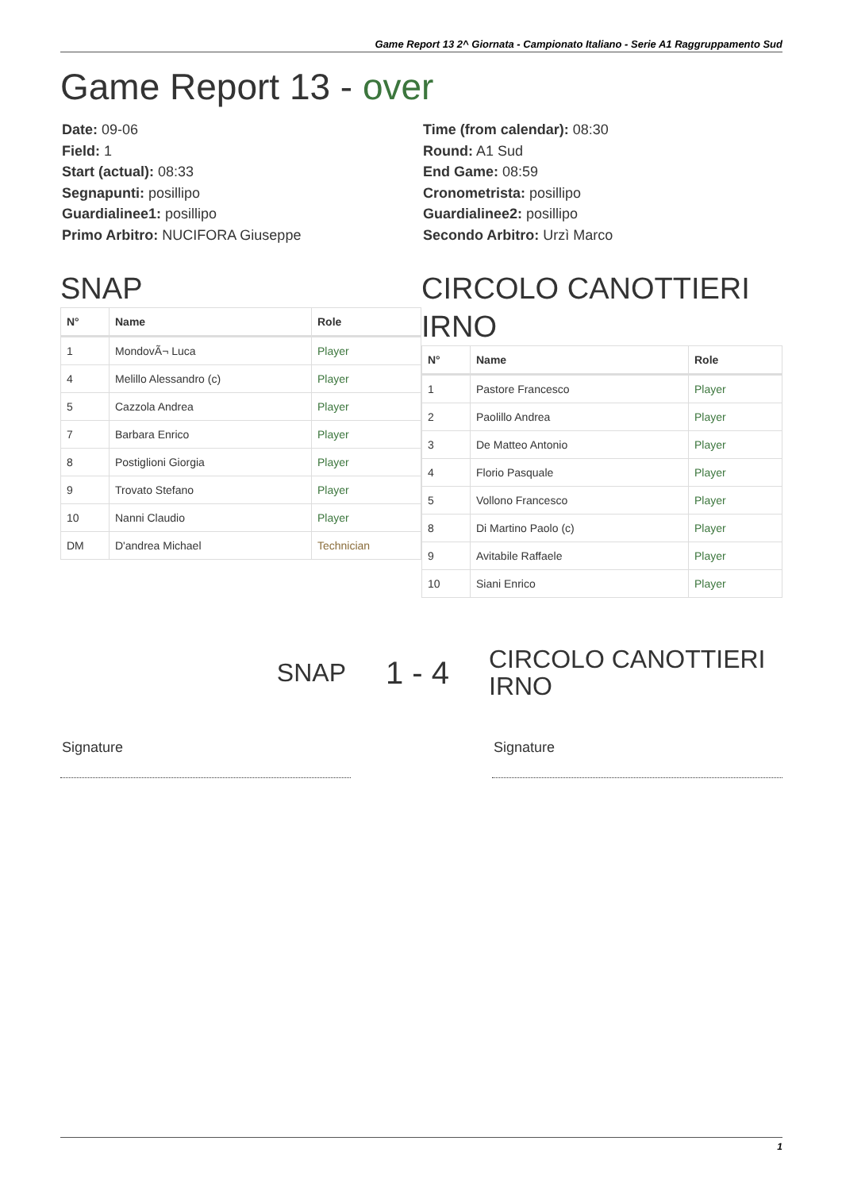Game Report 13 2^ Giornata - Campionato Italiano - Serie A1 Raggruppamento Sud
Game Report 13 - over
Date: 09-06
Field: 1
Start (actual): 08:33
Segnapunti: posillipo
Guardialinee1: posillipo
Primo Arbitro: NUCIFORA Giuseppe
Time (from calendar): 08:30
Round: A1 Sud
End Game: 08:59
Cronometrista: posillipo
Guardialinee2: posillipo
Secondo Arbitro: Urzì Marco
SNAP
| N° | Name | Role |
| --- | --- | --- |
| 1 | MondovÃ¬ Luca | Player |
| 4 | Melillo Alessandro (c) | Player |
| 5 | Cazzola Andrea | Player |
| 7 | Barbara Enrico | Player |
| 8 | Postiglioni Giorgia | Player |
| 9 | Trovato Stefano | Player |
| 10 | Nanni Claudio | Player |
| DM | D'andrea Michael | Technician |
CIRCOLO CANOTTIERI IRNO
| N° | Name | Role |
| --- | --- | --- |
| 1 | Pastore Francesco | Player |
| 2 | Paolillo Andrea | Player |
| 3 | De Matteo Antonio | Player |
| 4 | Florio Pasquale | Player |
| 5 | Vollono Francesco | Player |
| 8 | Di Martino Paolo (c) | Player |
| 9 | Avitabile Raffaele | Player |
| 10 | Siani Enrico | Player |
SNAP
1 - 4
CIRCOLO CANOTTIERI IRNO
Signature Signature
1